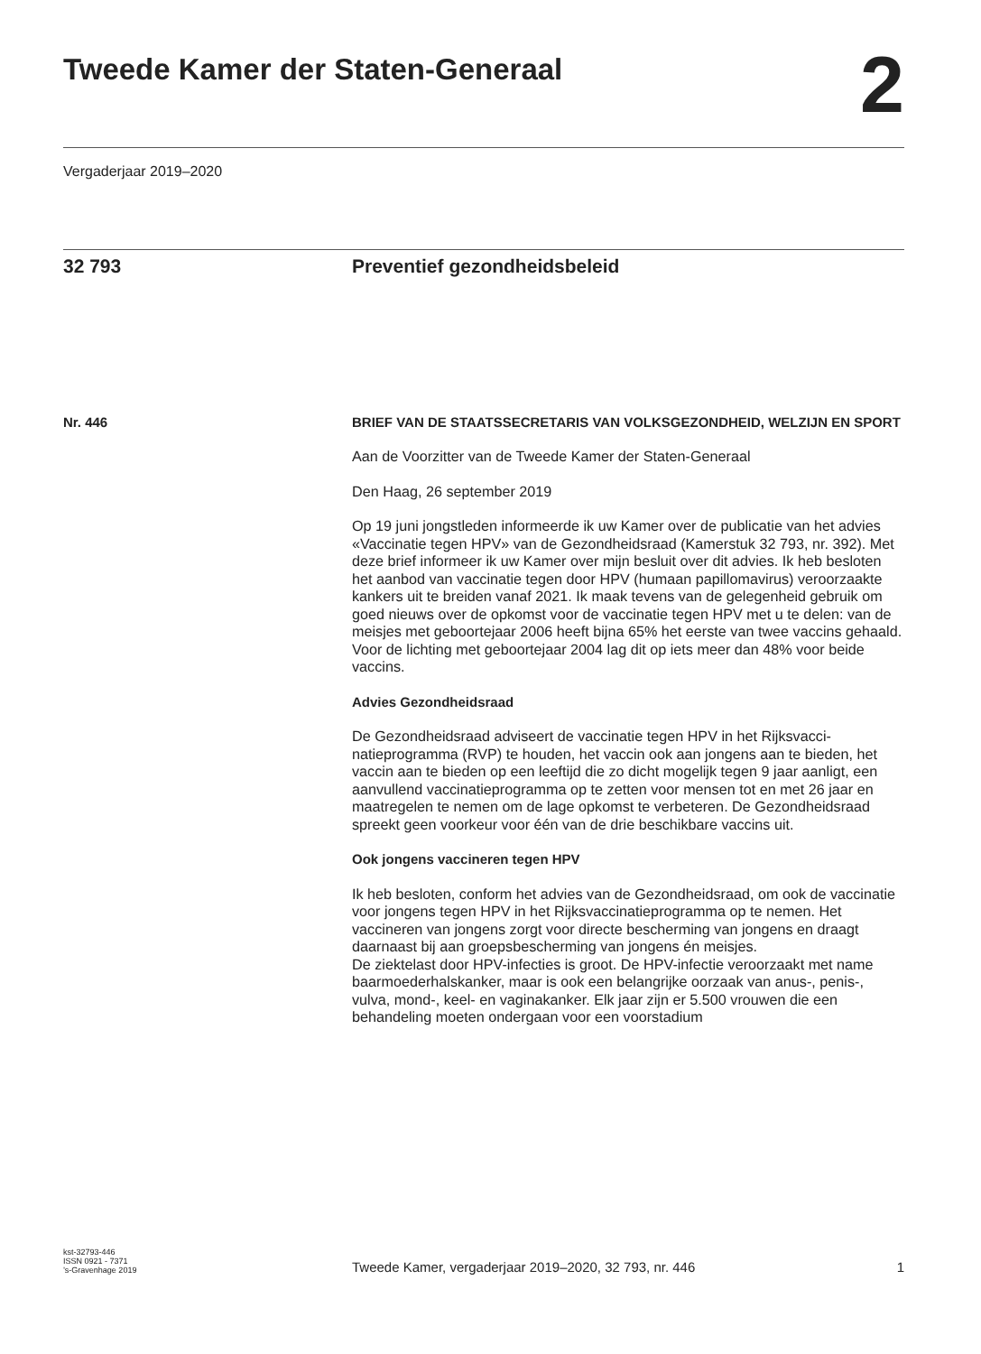Tweede Kamer der Staten-Generaal
2
Vergaderjaar 2019–2020
32 793 Preventief gezondheidsbeleid
Nr. 446
BRIEF VAN DE STAATSSECRETARIS VAN VOLKSGEZONDHEID, WELZIJN EN SPORT
Aan de Voorzitter van de Tweede Kamer der Staten-Generaal
Den Haag, 26 september 2019
Op 19 juni jongstleden informeerde ik uw Kamer over de publicatie van het advies «Vaccinatie tegen HPV» van de Gezondheidsraad (Kamerstuk 32 793, nr. 392). Met deze brief informeer ik uw Kamer over mijn besluit over dit advies. Ik heb besloten het aanbod van vaccinatie tegen door HPV (humaan papillomavirus) veroorzaakte kankers uit te breiden vanaf 2021. Ik maak tevens van de gelegenheid gebruik om goed nieuws over de opkomst voor de vaccinatie tegen HPV met u te delen: van de meisjes met geboortejaar 2006 heeft bijna 65% het eerste van twee vaccins gehaald. Voor de lichting met geboortejaar 2004 lag dit op iets meer dan 48% voor beide vaccins.
Advies Gezondheidsraad
De Gezondheidsraad adviseert de vaccinatie tegen HPV in het Rijksvacci-natieprogramma (RVP) te houden, het vaccin ook aan jongens aan te bieden, het vaccin aan te bieden op een leeftijd die zo dicht mogelijk tegen 9 jaar aanligt, een aanvullend vaccinatieprogramma op te zetten voor mensen tot en met 26 jaar en maatregelen te nemen om de lage opkomst te verbeteren. De Gezondheidsraad spreekt geen voorkeur voor één van de drie beschikbare vaccins uit.
Ook jongens vaccineren tegen HPV
Ik heb besloten, conform het advies van de Gezondheidsraad, om ook de vaccinatie voor jongens tegen HPV in het Rijksvaccinatieprogramma op te nemen. Het vaccineren van jongens zorgt voor directe bescherming van jongens en draagt daarnaast bij aan groepsbescherming van jongens én meisjes.
De ziektelast door HPV-infecties is groot. De HPV-infectie veroorzaakt met name baarmoederhalskanker, maar is ook een belangrijke oorzaak van anus-, penis-, vulva, mond-, keel- en vaginakanker. Elk jaar zijn er 5.500 vrouwen die een behandeling moeten ondergaan voor een voorstadium
kst-32793-446
ISSN 0921 - 7371
’s-Gravenhage 2019
Tweede Kamer, vergaderjaar 2019–2020, 32 793, nr. 446
1